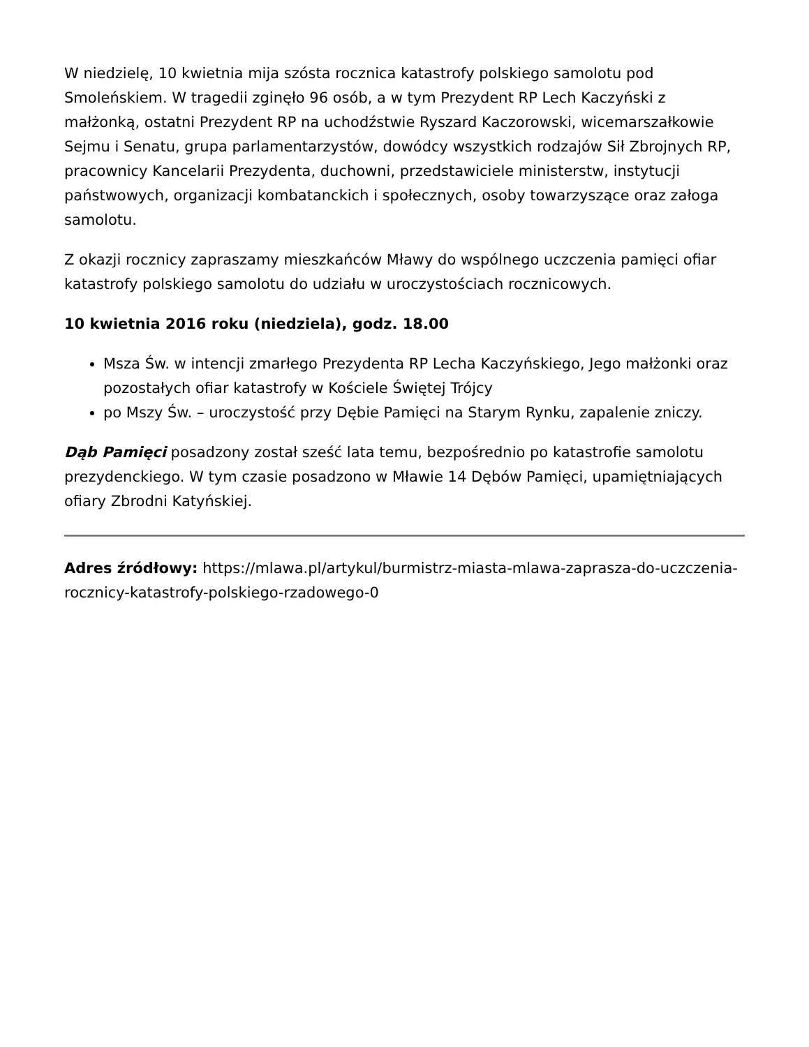W niedzielę, 10 kwietnia mija szósta rocznica katastrofy polskiego samolotu pod Smoleńskiem. W tragedii zginęło 96 osób, a w tym Prezydent RP Lech Kaczyński z małżonką, ostatni Prezydent RP na uchodźstwie Ryszard Kaczorowski, wicemarszałkowie Sejmu i Senatu, grupa parlamentarzystów, dowódcy wszystkich rodzajów Sił Zbrojnych RP, pracownicy Kancelarii Prezydenta, duchowni, przedstawiciele ministerstw, instytucji państwowych, organizacji kombatanckich i społecznych, osoby towarzyszące oraz załoga samolotu.
Z okazji rocznicy zapraszamy mieszkańców Mławy do wspólnego uczczenia pamięci ofiar katastrofy polskiego samolotu do udziału w uroczystościach rocznicowych.
10 kwietnia 2016 roku (niedziela), godz. 18.00
Msza Św. w intencji zmarłego Prezydenta RP Lecha Kaczyńskiego, Jego małżonki oraz pozostałych ofiar katastrofy w Kościele Świętej Trójcy
po Mszy Św. – uroczystość przy Dębie Pamięci na Starym Rynku, zapalenie zniczy.
Dąb Pamięci posadzony został sześć lata temu, bezpośrednio po katastrofie samolotu prezydenckiego. W tym czasie posadzono w Mławie 14 Dębów Pamięci, upamiętniających ofiary Zbrodni Katyńskiej.
Adres źródłowy: https://mlawa.pl/artykul/burmistrz-miasta-mlawa-zaprasza-do-uczczenia-rocznicy-katastrofy-polskiego-rzadowego-0